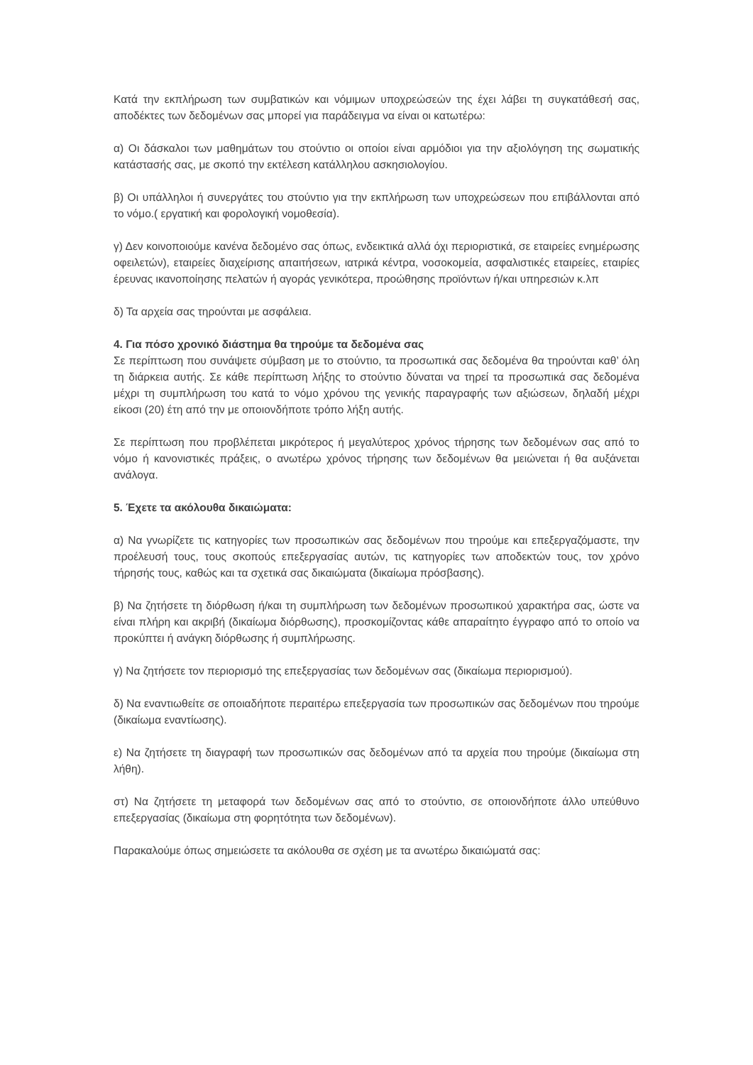Κατά την εκπλήρωση των συμβατικών και νόμιμων υποχρεώσεών της έχει λάβει τη συγκατάθεσή σας, αποδέκτες των δεδομένων σας μπορεί για παράδειγμα να είναι οι κατωτέρω:
α) Οι δάσκαλοι των μαθημάτων του στούντιο οι οποίοι είναι αρμόδιοι για την αξιολόγηση της σωματικής κατάστασής σας, με σκοπό την εκτέλεση κατάλληλου ασκησιολογίου.
β) Οι υπάλληλοι ή συνεργάτες του στούντιο για την εκπλήρωση των υποχρεώσεων που επιβάλλονται από το νόμο.( εργατική και φορολογική νομοθεσία).
γ) Δεν κοινοποιούμε κανένα δεδομένο σας όπως, ενδεικτικά αλλά όχι περιοριστικά, σε εταιρείες ενημέρωσης οφειλετών), εταιρείες διαχείρισης απαιτήσεων, ιατρικά κέντρα, νοσοκομεία, ασφαλιστικές εταιρείες, εταιρίες έρευνας ικανοποίησης πελατών ή αγοράς γενικότερα, προώθησης προϊόντων ή/και υπηρεσιών κ.λπ
δ) Τα αρχεία σας τηρούνται με ασφάλεια.
4. Για πόσο χρονικό διάστημα θα τηρούμε τα δεδομένα σας
Σε περίπτωση που συνάψετε σύμβαση με το στούντιο, τα προσωπικά σας δεδομένα θα τηρούνται καθ’ όλη τη διάρκεια αυτής. Σε κάθε περίπτωση λήξης το στούντιο δύναται να τηρεί τα προσωπικά σας δεδομένα μέχρι τη συμπλήρωση του κατά το νόμο χρόνου της γενικής παραγραφής των αξιώσεων, δηλαδή μέχρι είκοσι (20) έτη από την με οποιονδήποτε τρόπο λήξη αυτής.
Σε περίπτωση που προβλέπεται μικρότερος ή μεγαλύτερος χρόνος τήρησης των δεδομένων σας από το νόμο ή κανονιστικές πράξεις, ο ανωτέρω χρόνος τήρησης των δεδομένων θα μειώνεται ή θα αυξάνεται ανάλογα.
5. Έχετε τα ακόλουθα δικαιώματα:
α) Να γνωρίζετε τις κατηγορίες των προσωπικών σας δεδομένων που τηρούμε και επεξεργαζόμαστε, την προέλευσή τους, τους σκοπούς επεξεργασίας αυτών, τις κατηγορίες των αποδεκτών τους, τον χρόνο τήρησής τους, καθώς και τα σχετικά σας δικαιώματα (δικαίωμα πρόσβασης).
β) Να ζητήσετε τη διόρθωση ή/και τη συμπλήρωση των δεδομένων προσωπικού χαρακτήρα σας, ώστε να είναι πλήρη και ακριβή (δικαίωμα διόρθωσης), προσκομίζοντας κάθε απαραίτητο έγγραφο από το οποίο να προκύπτει ή ανάγκη διόρθωσης ή συμπλήρωσης.
γ) Να ζητήσετε τον περιορισμό της επεξεργασίας των δεδομένων σας (δικαίωμα περιορισμού).
δ) Να εναντιωθείτε σε οποιαδήποτε περαιτέρω επεξεργασία των προσωπικών σας δεδομένων που τηρούμε (δικαίωμα εναντίωσης).
ε) Να ζητήσετε τη διαγραφή των προσωπικών σας δεδομένων από τα αρχεία που τηρούμε (δικαίωμα στη λήθη).
στ) Να ζητήσετε τη μεταφορά των δεδομένων σας από το στούντιο, σε οποιονδήποτε άλλο υπεύθυνο επεξεργασίας (δικαίωμα στη φορητότητα των δεδομένων).
Παρακαλούμε όπως σημειώσετε τα ακόλουθα σε σχέση με τα ανωτέρω δικαιώματά σας: